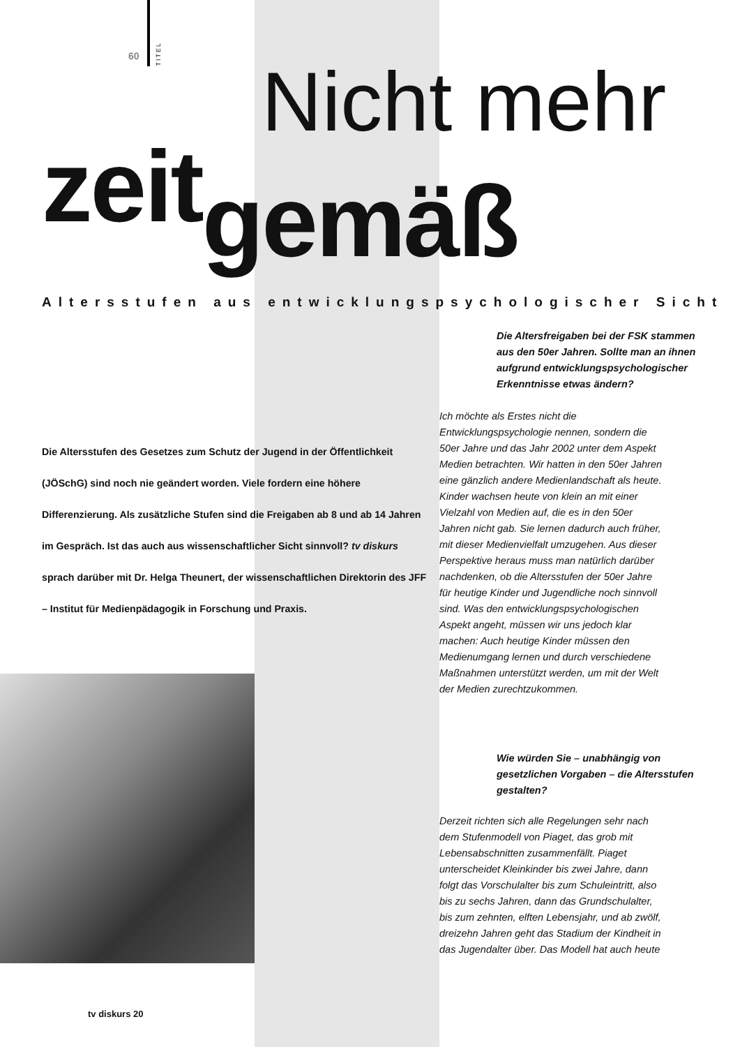60
TITEL
Nicht mehr
zeitgemäß
Altersstufen aus entwicklungspsychologischer Sicht
Die Altersfreigaben bei der FSK stammen aus den 50er Jahren. Sollte man an ihnen aufgrund entwicklungspsychologischer Erkenntnisse etwas ändern?
Die Altersstufen des Gesetzes zum Schutz der Jugend in der Öffentlichkeit (JÖSchG) sind noch nie geändert worden. Viele fordern eine höhere Differenzierung. Als zusätzliche Stufen sind die Freigaben ab 8 und ab 14 Jahren im Gespräch. Ist das auch aus wissenschaftlicher Sicht sinnvoll? tv diskurs sprach darüber mit Dr. Helga Theunert, der wissenschaftlichen Direktorin des JFF – Institut für Medienpädagogik in Forschung und Praxis.
Ich möchte als Erstes nicht die Entwicklungspsychologie nennen, sondern die 50er Jahre und das Jahr 2002 unter dem Aspekt Medien betrachten. Wir hatten in den 50er Jahren eine gänzlich andere Medienlandschaft als heute. Kinder wachsen heute von klein an mit einer Vielzahl von Medien auf, die es in den 50er Jahren nicht gab. Sie lernen dadurch auch früher, mit dieser Medienvielfalt umzugehen. Aus dieser Perspektive heraus muss man natürlich darüber nachdenken, ob die Altersstufen der 50er Jahre für heutige Kinder und Jugendliche noch sinnvoll sind. Was den entwicklungspsychologischen Aspekt angeht, müssen wir uns jedoch klar machen: Auch heutige Kinder müssen den Medienumgang lernen und durch verschiedene Maßnahmen unterstützt werden, um mit der Welt der Medien zurechtzukommen.
Wie würden Sie – unabhängig von gesetzlichen Vorgaben – die Altersstufen gestalten?
Derzeit richten sich alle Regelungen sehr nach dem Stufenmodell von Piaget, das grob mit Lebensabschnitten zusammenfällt. Piaget unterscheidet Kleinkinder bis zwei Jahre, dann folgt das Vorschulalter bis zum Schuleintritt, also bis zu sechs Jahren, dann das Grundschulalter, bis zum zehnten, elften Lebensjahr, und ab zwölf, dreizehn Jahren geht das Stadium der Kindheit in das Jugendalter über. Das Modell hat auch heute
tv diskurs 20